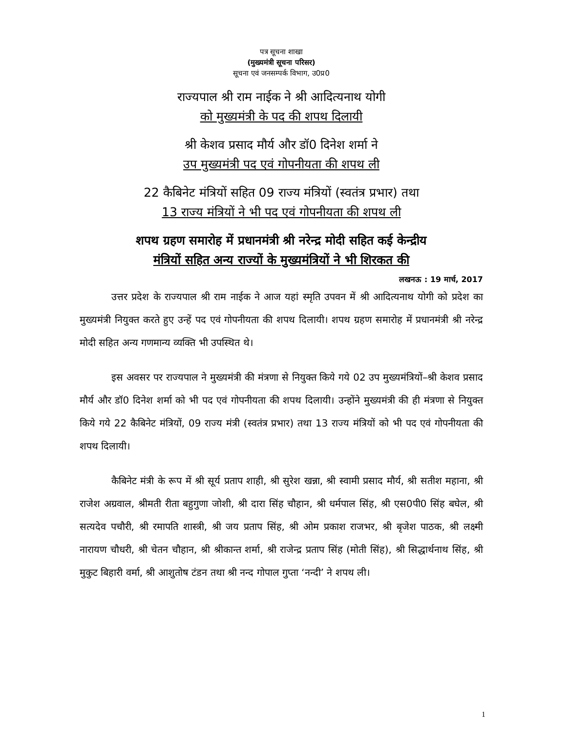पत्र सूचना शाखा
(मुख्यमंत्री सूचना परिसर)
सूचना एवं जनसम्पर्क विभाग, उ0प्र0
राज्यपाल श्री राम नाईक ने श्री आदित्यनाथ योगी
को मुख्यमंत्री के पद की शपथ दिलायी
श्री केशव प्रसाद मौर्य और डॉ0 दिनेश शर्मा ने
उप मुख्यमंत्री पद एवं गोपनीयता की शपथ ली
22 कैबिनेट मंत्रियों सहित 09 राज्य मंत्रियों (स्वतंत्र प्रभार) तथा
13 राज्य मंत्रियों ने भी पद एवं गोपनीयता की शपथ ली
शपथ ग्रहण समारोह में प्रधानमंत्री श्री नरेन्द्र मोदी सहित कई केन्द्रीय
मंत्रियों सहित अन्य राज्यों के मुख्यमंत्रियों ने भी शिरकत की
लखनऊ : 19 मार्च, 2017
उत्तर प्रदेश के राज्यपाल श्री राम नाईक ने आज यहां स्मृति उपवन में श्री आदित्यनाथ योगी को प्रदेश का मुख्यमंत्री नियुक्त करते हुए उन्हें पद एवं गोपनीयता की शपथ दिलायी। शपथ ग्रहण समारोह में प्रधानमंत्री श्री नरेन्द्र मोदी सहित अन्य गणमान्य व्यक्ति भी उपस्थित थे।
इस अवसर पर राज्यपाल ने मुख्यमंत्री की मंत्रणा से नियुक्त किये गये 02 उप मुख्यमंत्रियों–श्री केशव प्रसाद मौर्य और डॉ0 दिनेश शर्मा को भी पद एवं गोपनीयता की शपथ दिलायी। उन्होंने मुख्यमंत्री की ही मंत्रणा से नियुक्त किये गये 22 कैबिनेट मंत्रियों, 09 राज्य मंत्री (स्वतंत्र प्रभार) तथा 13 राज्य मंत्रियों को भी पद एवं गोपनीयता की शपथ दिलायी।
कैबिनेट मंत्री के रूप में श्री सूर्य प्रताप शाही, श्री सुरेश खन्ना, श्री स्वामी प्रसाद मौर्य, श्री सतीश महाना, श्री राजेश अग्रवाल, श्रीमती रीता बहुगुणा जोशी, श्री दारा सिंह चौहान, श्री धर्मपाल सिंह, श्री एस0पी0 सिंह बघेल, श्री सत्यदेव पचौरी, श्री रमापति शास्त्री, श्री जय प्रताप सिंह, श्री ओम प्रकाश राजभर, श्री बृजेश पाठक, श्री लक्ष्मी नारायण चौधरी, श्री चेतन चौहान, श्री श्रीकान्त शर्मा, श्री राजेन्द्र प्रताप सिंह (मोती सिंह), श्री सिद्धार्थनाथ सिंह, श्री मुकुट बिहारी वर्मा, श्री आशुतोष टंडन तथा श्री नन्द गोपाल गुप्ता ‘नन्दी’ ने शपथ ली।
1